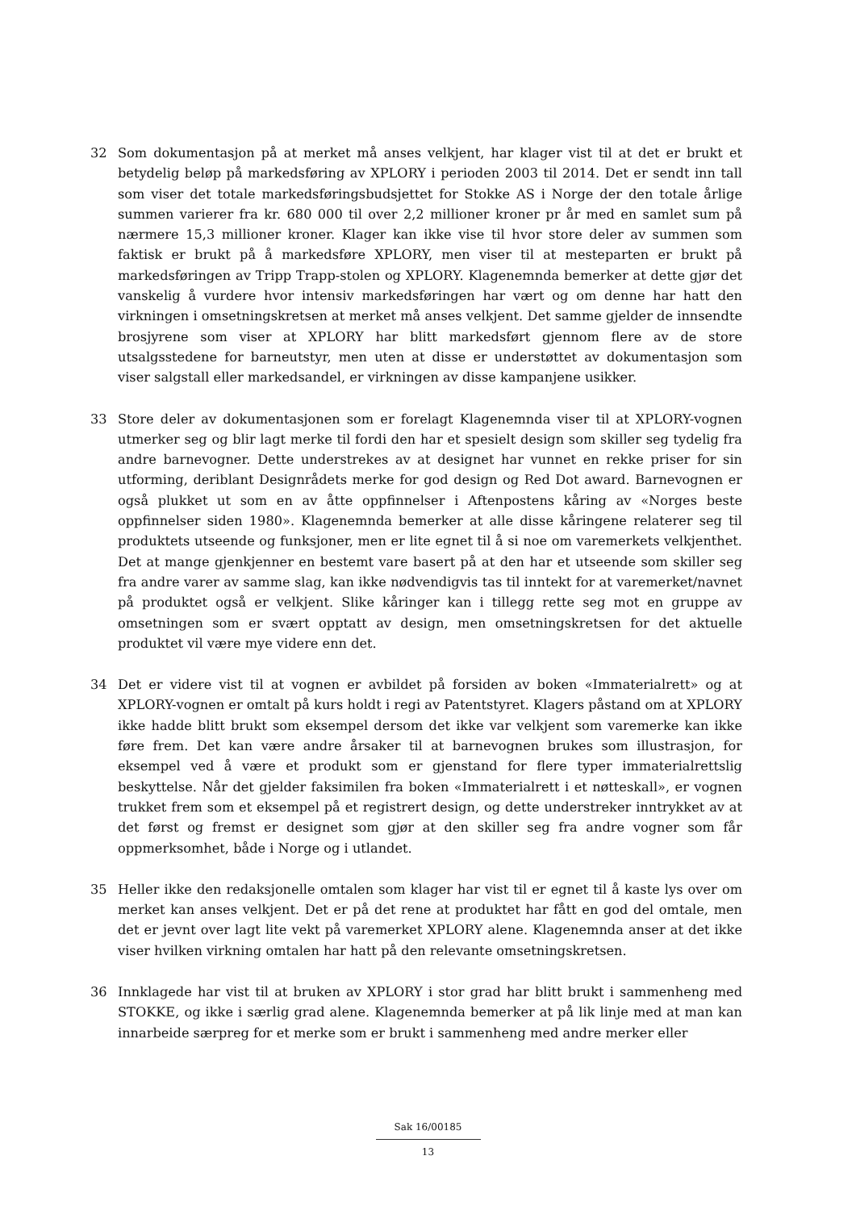32 Som dokumentasjon på at merket må anses velkjent, har klager vist til at det er brukt et betydelig beløp på markedsføring av XPLORY i perioden 2003 til 2014. Det er sendt inn tall som viser det totale markedsføringsbudsjettet for Stokke AS i Norge der den totale årlige summen varierer fra kr. 680 000 til over 2,2 millioner kroner pr år med en samlet sum på nærmere 15,3 millioner kroner. Klager kan ikke vise til hvor store deler av summen som faktisk er brukt på å markedsføre XPLORY, men viser til at mesteparten er brukt på markedsføringen av Tripp Trapp-stolen og XPLORY. Klagenemnda bemerker at dette gjør det vanskelig å vurdere hvor intensiv markedsføringen har vært og om denne har hatt den virkningen i omsetningskretsen at merket må anses velkjent. Det samme gjelder de innsendte brosjyrene som viser at XPLORY har blitt markedsført gjennom flere av de store utsalgsstedene for barneutstyr, men uten at disse er understøttet av dokumentasjon som viser salgstall eller markedsandel, er virkningen av disse kampanjene usikker.
33 Store deler av dokumentasjonen som er forelagt Klagenemnda viser til at XPLORY-vognen utmerker seg og blir lagt merke til fordi den har et spesielt design som skiller seg tydelig fra andre barnevogner. Dette understrekes av at designet har vunnet en rekke priser for sin utforming, deriblant Designrådets merke for god design og Red Dot award. Barnevognen er også plukket ut som en av åtte oppfinnelser i Aftenpostens kåring av «Norges beste oppfinnelser siden 1980». Klagenemnda bemerker at alle disse kåringene relaterer seg til produktets utseende og funksjoner, men er lite egnet til å si noe om varemerkets velkjenthet. Det at mange gjenkjenner en bestemt vare basert på at den har et utseende som skiller seg fra andre varer av samme slag, kan ikke nødvendigvis tas til inntekt for at varemerket/navnet på produktet også er velkjent. Slike kåringer kan i tillegg rette seg mot en gruppe av omsetningen som er svært opptatt av design, men omsetningskretsen for det aktuelle produktet vil være mye videre enn det.
34 Det er videre vist til at vognen er avbildet på forsiden av boken «Immaterialrett» og at XPLORY-vognen er omtalt på kurs holdt i regi av Patentstyret. Klagers påstand om at XPLORY ikke hadde blitt brukt som eksempel dersom det ikke var velkjent som varemerke kan ikke føre frem. Det kan være andre årsaker til at barnevognen brukes som illustrasjon, for eksempel ved å være et produkt som er gjenstand for flere typer immaterialrettslig beskyttelse. Når det gjelder faksimilen fra boken «Immaterialrett i et nøtteskall», er vognen trukket frem som et eksempel på et registrert design, og dette understreker inntrykket av at det først og fremst er designet som gjør at den skiller seg fra andre vogner som får oppmerksomhet, både i Norge og i utlandet.
35 Heller ikke den redaksjonelle omtalen som klager har vist til er egnet til å kaste lys over om merket kan anses velkjent. Det er på det rene at produktet har fått en god del omtale, men det er jevnt over lagt lite vekt på varemerket XPLORY alene. Klagenemnda anser at det ikke viser hvilken virkning omtalen har hatt på den relevante omsetningskretsen.
36 Innklagede har vist til at bruken av XPLORY i stor grad har blitt brukt i sammenheng med STOKKE, og ikke i særlig grad alene. Klagenemnda bemerker at på lik linje med at man kan innarbeide særpreg for et merke som er brukt i sammenheng med andre merker eller
Sak 16/00185
13